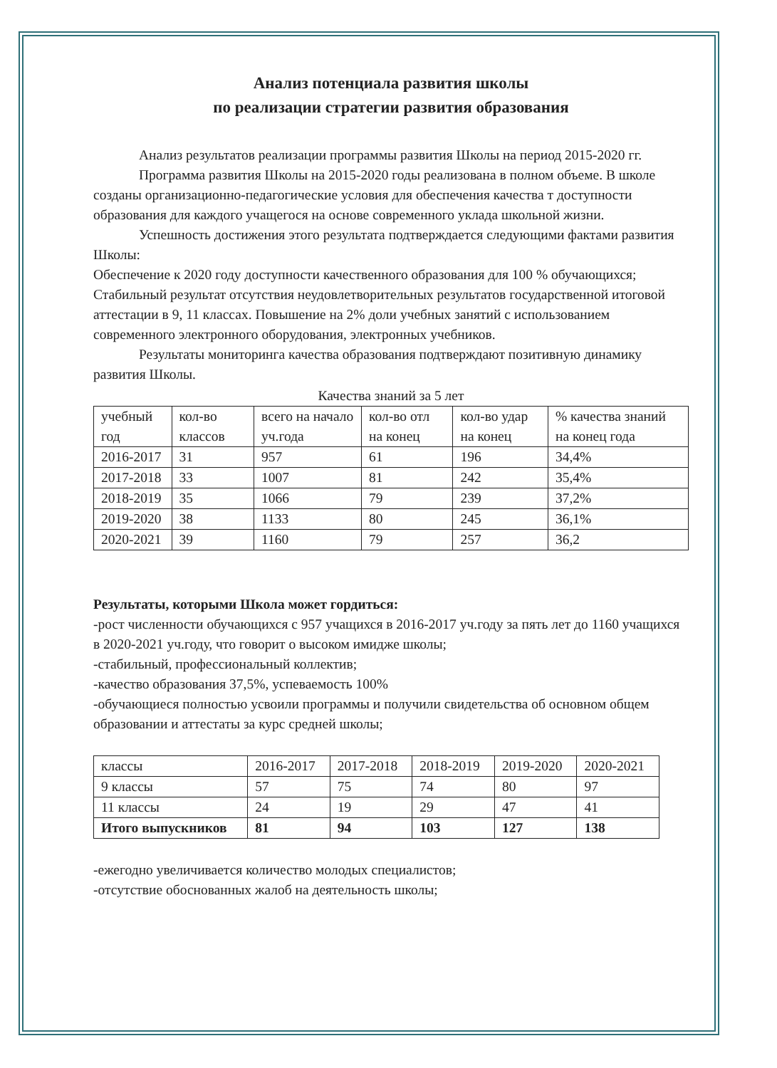Анализ потенциала развития школы
по реализации стратегии развития образования
Анализ результатов реализации программы развития Школы на период 2015-2020 гг.
Программа развития Школы на 2015-2020 годы реализована в полном объеме. В школе созданы организационно-педагогические условия для обеспечения качества т доступности образования для каждого учащегося на основе современного уклада школьной жизни.
Успешность достижения этого результата подтверждается следующими фактами развития Школы:
Обеспечение к 2020 году доступности качественного образования для 100 % обучающихся;
Стабильный результат отсутствия неудовлетворительных результатов государственной итоговой аттестации в 9, 11 классах. Повышение на 2% доли учебных занятий с использованием современного электронного оборудования, электронных учебников.
Результаты мониторинга качества образования подтверждают позитивную динамику развития Школы.
Качества знаний за 5 лет
| учебный год | кол-во классов | всего на начало уч.года | кол-во отл на конец | кол-во удар на конец | % качества знаний на конец года |
| 2016-2017 | 31 | 957 | 61 | 196 | 34,4% |
| 2017-2018 | 33 | 1007 | 81 | 242 | 35,4% |
| 2018-2019 | 35 | 1066 | 79 | 239 | 37,2% |
| 2019-2020 | 38 | 1133 | 80 | 245 | 36,1% |
| 2020-2021 | 39 | 1160 | 79 | 257 | 36,2 |
Результаты, которыми Школа может гордиться:
-рост численности обучающихся с 957 учащихся в 2016-2017 уч.году за пять лет до 1160 учащихся в 2020-2021 уч.году, что говорит о высоком имидже школы;
-стабильный, профессиональный коллектив;
-качество образования 37,5%, успеваемость 100%
-обучающиеся полностью усвоили программы и получили свидетельства об основном общем образовании и аттестаты за курс средней школы;
| классы | 2016-2017 | 2017-2018 | 2018-2019 | 2019-2020 | 2020-2021 |
| 9 классы | 57 | 75 | 74 | 80 | 97 |
| 11 классы | 24 | 19 | 29 | 47 | 41 |
| Итого выпускников | 81 | 94 | 103 | 127 | 138 |
-ежегодно увеличивается количество молодых специалистов;
-отсутствие обоснованных жалоб на деятельность школы;